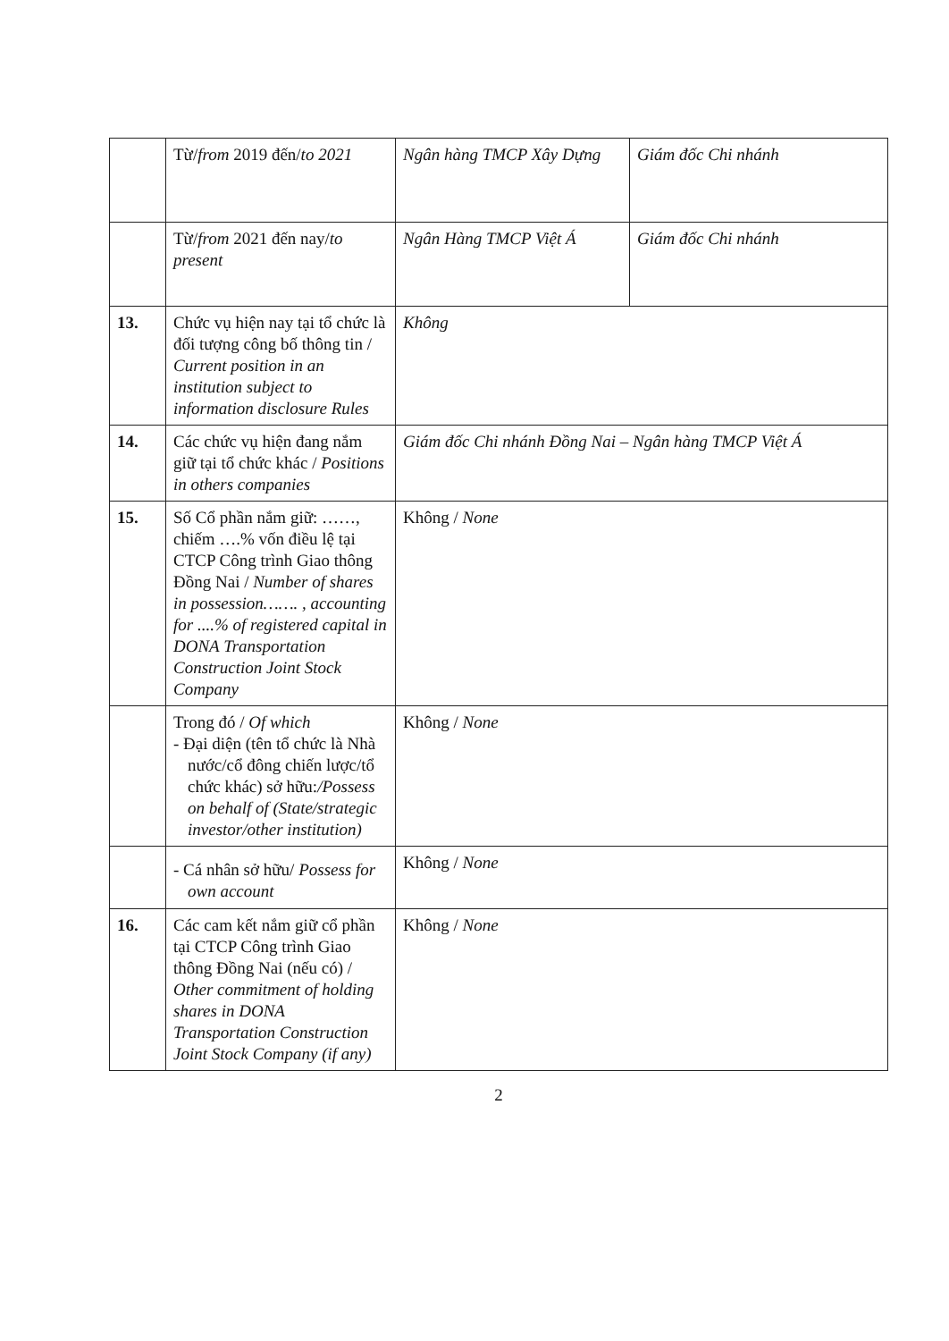| | Từ/ from 2019 đến/ to 2021 | Ngân hàng TMCP Xây Dựng | Giám đốc Chi nhánh |
| | Từ/ from 2021 đến nay/ to present | Ngân Hàng TMCP Việt Á | Giám đốc Chi nhánh |
| 13. | Chức vụ hiện nay tại tổ chức là đối tượng công bố thông tin / Current position in an institution subject to information disclosure Rules | Không | |
| 14. | Các chức vụ hiện đang nắm giữ tại tổ chức khác / Positions in others companies | Giám đốc Chi nhánh Đồng Nai – Ngân hàng TMCP Việt Á | |
| 15. | Số Cổ phần nắm giữ: ……, chiếm ….% vốn điều lệ tại CTCP Công trình Giao thông Đồng Nai / Number of shares in possession……. , accounting for ....% of registered capital in DONA Transportation Construction Joint Stock Company | Không / None | |
| | Trong đó / Of which - Đại diện (tên tổ chức là Nhà nước/cổ đông chiến lược/tổ chức khác) sở hữu: /Possess on behalf of (State/strategic investor/other institution) | Không / None | |
| | - Cá nhân sở hữu/ Possess for own account | Không / None | |
| 16. | Các cam kết nắm giữ cổ phần tại CTCP Công trình Giao thông Đồng Nai (nếu có) / Other commitment of holding shares in DONA Transportation Construction Joint Stock Company (if any) | Không / None | |
2